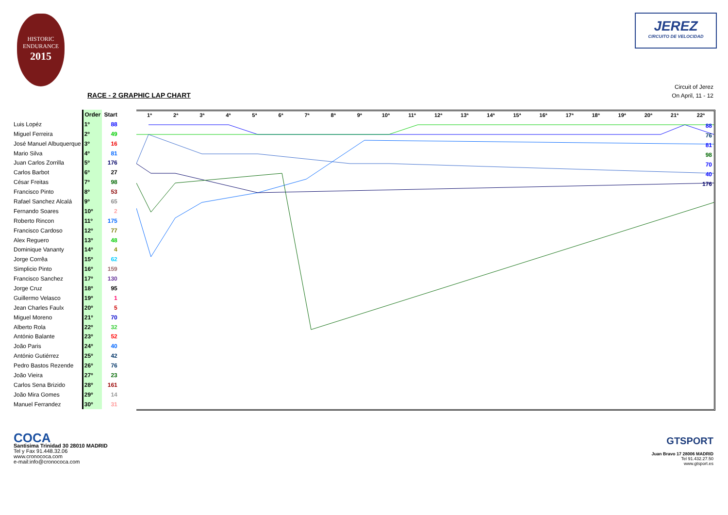HISTORIC
ENDURANCE
2015
JEREZ
CIRCUITO DE VELOCIDAD
RACE - 2 GRAPHIC LAP CHART
Circuit of Jerez
On April, 11 - 12
| | Order | Start |
| --- | --- | --- |
| Luis Lopéz | 1º | 88 |
| Miguel Ferreira | 2º | 49 |
| José Manuel Albuquerque | 3º | 16 |
| Mario Silva | 4º | 81 |
| Juan Carlos Zorrilla | 5º | 176 |
| Carlos Barbot | 6º | 27 |
| César Freitas | 7º | 98 |
| Francisco Pinto | 8º | 53 |
| Rafael Sanchez Alcalá | 9º | 65 |
| Fernando Soares | 10º | 2 |
| Roberto Rincon | 11º | 175 |
| Francisco Cardoso | 12º | 77 |
| Alex Reguero | 13º | 48 |
| Dominique Vananty | 14º | 4 |
| Jorge Corrêa | 15º | 62 |
| Simplicio Pinto | 16º | 159 |
| Francisco Sanchez | 17º | 130 |
| Jorge Cruz | 18º | 95 |
| Guillermo Velasco | 19º | 1 |
| Jean Charles Faulx | 20º | 5 |
| Miguel Moreno | 21º | 70 |
| Alberto Rola | 22º | 32 |
| António Balante | 23º | 52 |
| João Paris | 24º | 40 |
| António Gutiérrez | 25º | 42 |
| Pedro Bastos Rezende | 26º | 76 |
| João Vieira | 27º | 23 |
| Carlos Sena Brizido | 28º | 161 |
| João Mira Gomes | 29º | 14 |
| Manuel Ferrandez | 30º | 31 |
1ª 2ª 3ª 4ª 5ª 6ª 7ª 8ª 9ª 10ª 11ª 12ª 13ª 14ª 15ª 16ª 17ª 18ª 19ª 20ª 21ª 22ª
88
76
81
98
70
40
176
COCA
Santisima Trinidad 30 28010 MADRID
Tel y Fax 91.448.32.06
www.cronococa.com
e-mail:info@cronococa.com
GTSPORT
Juan Bravo 17 28006 MADRID
Tel 91.432.27.50
www.gtsport.es